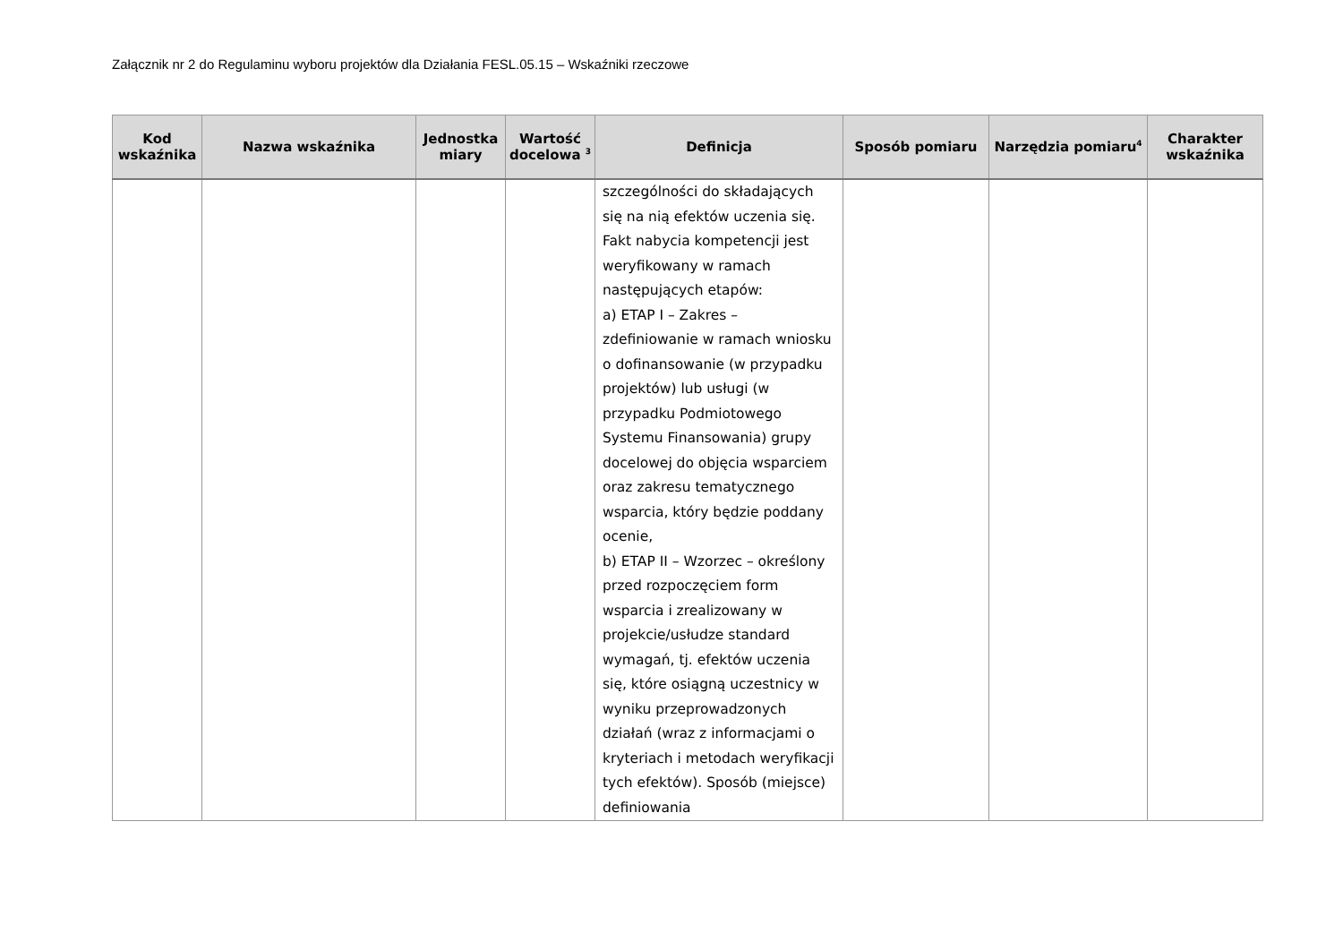Załącznik nr 2 do Regulaminu wyboru projektów dla Działania FESL.05.15 – Wskaźniki rzeczowe
| Kod wskaźnika | Nazwa wskaźnika | Jednostka miary | Wartość docelowa <sup>3</sup> | Definicja | Sposób pomiaru | Narzędzia pomiaru<sup>4</sup> | Charakter wskaźnika |
| --- | --- | --- | --- | --- | --- | --- | --- |
| | | | | szczególności do składających się na nią efektów uczenia się. Fakt nabycia kompetencji jest weryfikowany w ramach następujących etapów: a) ETAP I – Zakres – zdefiniowanie w ramach wniosku o dofinansowanie (w przypadku projektów) lub usługi (w przypadku Podmiotowego Systemu Finansowania) grupy docelowej do objęcia wsparciem oraz zakresu tematycznego wsparcia, który będzie poddany ocenie, b) ETAP II – Wzorzec – określony przed rozpoczęciem form wsparcia i zrealizowany w projekcie/usłudze standard wymagań, tj. efektów uczenia się, które osiągną uczestnicy w wyniku przeprowadzonych działań (wraz z informacjami o kryteriach i metodach weryfikacji tych efektów). Sposób (miejsce) definiowania | | | |